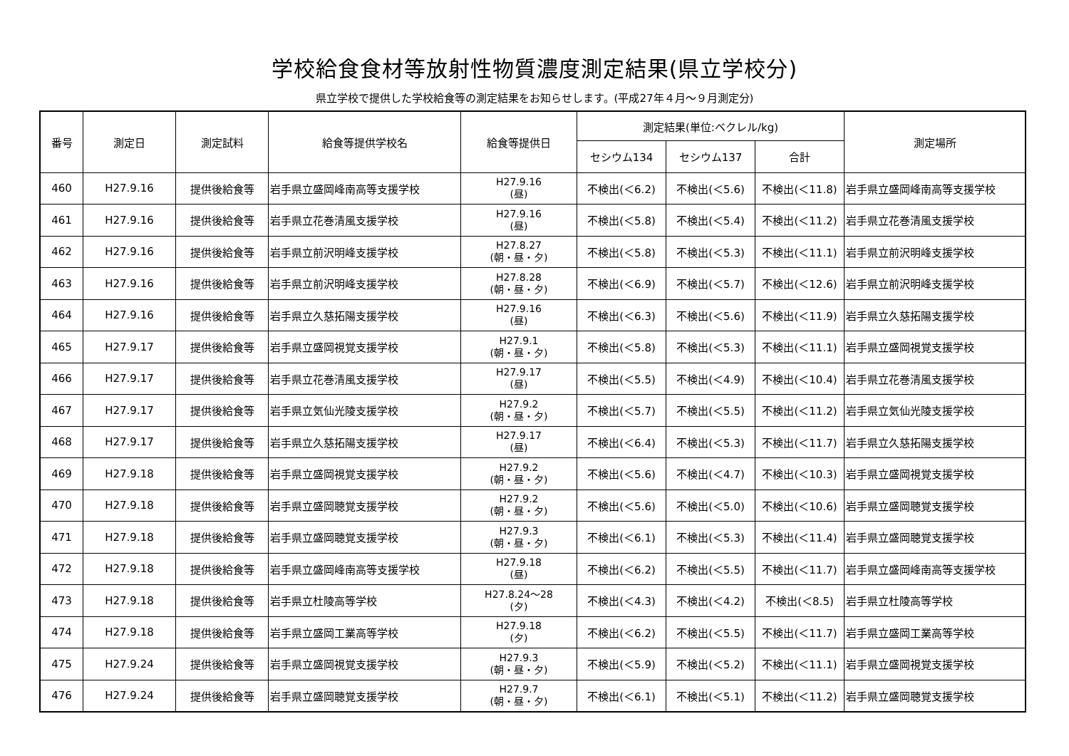学校給食食材等放射性物質濃度測定結果(県立学校分)
県立学校で提供した学校給食等の測定結果をお知らせします。(平成27年４月～９月測定分)
| 番号 | 測定日 | 測定試料 | 給食等提供学校名 | 給食等提供日 | 測定結果(単位:ベクレル/kg) | | | 測定場所 |
| --- | --- | --- | --- | --- | --- | --- | --- | --- |
| | | | | | セシウム134 | セシウム137 | 合計 | |
| 460 | H27.9.16 | 提供後給食等 | 岩手県立盛岡峰南高等支援学校 | H27.9.16 (昼) | 不検出(＜6.2) | 不検出(＜5.6) | 不検出(＜11.8) | 岩手県立盛岡峰南高等支援学校 |
| 461 | H27.9.16 | 提供後給食等 | 岩手県立花巻清風支援学校 | H27.9.16 (昼) | 不検出(＜5.8) | 不検出(＜5.4) | 不検出(＜11.2) | 岩手県立花巻清風支援学校 |
| 462 | H27.9.16 | 提供後給食等 | 岩手県立前沢明峰支援学校 | H27.8.27 (朝・昼・夕) | 不検出(＜5.8) | 不検出(＜5.3) | 不検出(＜11.1) | 岩手県立前沢明峰支援学校 |
| 463 | H27.9.16 | 提供後給食等 | 岩手県立前沢明峰支援学校 | H27.8.28 (朝・昼・夕) | 不検出(＜6.9) | 不検出(＜5.7) | 不検出(＜12.6) | 岩手県立前沢明峰支援学校 |
| 464 | H27.9.16 | 提供後給食等 | 岩手県立久慈拓陽支援学校 | H27.9.16 (昼) | 不検出(＜6.3) | 不検出(＜5.6) | 不検出(＜11.9) | 岩手県立久慈拓陽支援学校 |
| 465 | H27.9.17 | 提供後給食等 | 岩手県立盛岡視覚支援学校 | H27.9.1 (朝・昼・夕) | 不検出(＜5.8) | 不検出(＜5.3) | 不検出(＜11.1) | 岩手県立盛岡視覚支援学校 |
| 466 | H27.9.17 | 提供後給食等 | 岩手県立花巻清風支援学校 | H27.9.17 (昼) | 不検出(＜5.5) | 不検出(＜4.9) | 不検出(＜10.4) | 岩手県立花巻清風支援学校 |
| 467 | H27.9.17 | 提供後給食等 | 岩手県立気仙光陵支援学校 | H27.9.2 (朝・昼・夕) | 不検出(＜5.7) | 不検出(＜5.5) | 不検出(＜11.2) | 岩手県立気仙光陵支援学校 |
| 468 | H27.9.17 | 提供後給食等 | 岩手県立久慈拓陽支援学校 | H27.9.17 (昼) | 不検出(＜6.4) | 不検出(＜5.3) | 不検出(＜11.7) | 岩手県立久慈拓陽支援学校 |
| 469 | H27.9.18 | 提供後給食等 | 岩手県立盛岡視覚支援学校 | H27.9.2 (朝・昼・夕) | 不検出(＜5.6) | 不検出(＜4.7) | 不検出(＜10.3) | 岩手県立盛岡視覚支援学校 |
| 470 | H27.9.18 | 提供後給食等 | 岩手県立盛岡聴覚支援学校 | H27.9.2 (朝・昼・夕) | 不検出(＜5.6) | 不検出(＜5.0) | 不検出(＜10.6) | 岩手県立盛岡聴覚支援学校 |
| 471 | H27.9.18 | 提供後給食等 | 岩手県立盛岡聴覚支援学校 | H27.9.3 (朝・昼・夕) | 不検出(＜6.1) | 不検出(＜5.3) | 不検出(＜11.4) | 岩手県立盛岡聴覚支援学校 |
| 472 | H27.9.18 | 提供後給食等 | 岩手県立盛岡峰南高等支援学校 | H27.9.18 (昼) | 不検出(＜6.2) | 不検出(＜5.5) | 不検出(＜11.7) | 岩手県立盛岡峰南高等支援学校 |
| 473 | H27.9.18 | 提供後給食等 | 岩手県立杜陵高等学校 | H27.8.24～28 (夕) | 不検出(＜4.3) | 不検出(＜4.2) | 不検出(＜8.5) | 岩手県立杜陵高等学校 |
| 474 | H27.9.18 | 提供後給食等 | 岩手県立盛岡工業高等学校 | H27.9.18 (夕) | 不検出(＜6.2) | 不検出(＜5.5) | 不検出(＜11.7) | 岩手県立盛岡工業高等学校 |
| 475 | H27.9.24 | 提供後給食等 | 岩手県立盛岡視覚支援学校 | H27.9.3 (朝・昼・夕) | 不検出(＜5.9) | 不検出(＜5.2) | 不検出(＜11.1) | 岩手県立盛岡視覚支援学校 |
| 476 | H27.9.24 | 提供後給食等 | 岩手県立盛岡聴覚支援学校 | H27.9.7 (朝・昼・夕) | 不検出(＜6.1) | 不検出(＜5.1) | 不検出(＜11.2) | 岩手県立盛岡聴覚支援学校 |